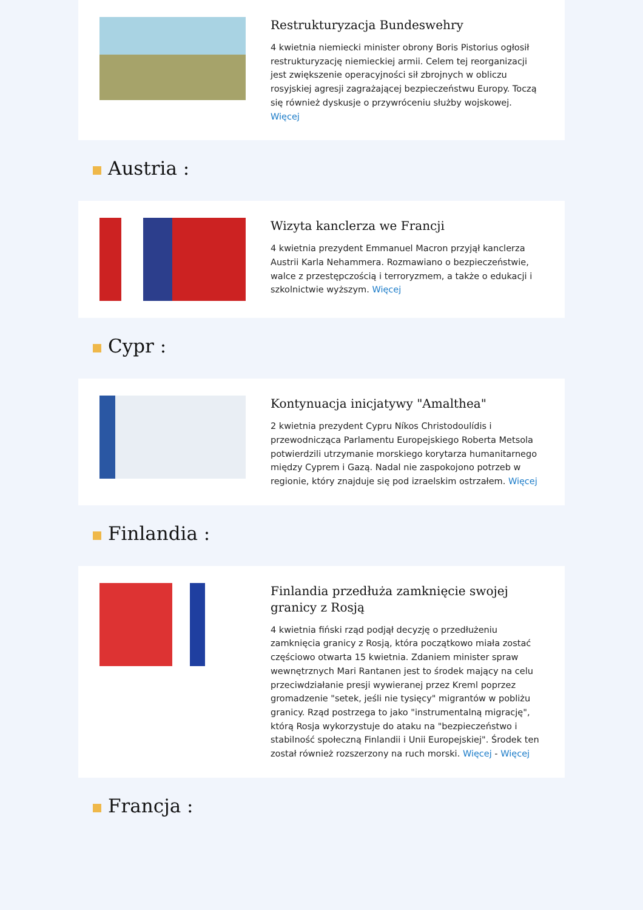Restrukturyzacja Bundeswehry
4 kwietnia niemiecki minister obrony Boris Pistorius ogłosił restrukturyzację niemieckiej armii. Celem tej reorganizacji jest zwiększenie operacyjności sił zbrojnych w obliczu rosyjskiej agresji zagrażającej bezpieczeństwu Europy. Toczą się również dyskusje o przywróceniu służby wojskowej. Więcej
Austria :
Wizyta kanclerza we Francji
4 kwietnia prezydent Emmanuel Macron przyjął kanclerza Austrii Karla Nehammera. Rozmawiano o bezpieczeństwie, walce z przestępczością i terroryzmem, a także o edukacji i szkolnictwie wyższym. Więcej
Cypr :
Kontynuacja inicjatywy "Amalthea"
2 kwietnia prezydent Cypru Níkos Christodoulídis i przewodnicząca Parlamentu Europejskiego Roberta Metsola potwierdzili utrzymanie morskiego korytarza humanitarnego między Cyprem i Gazą. Nadal nie zaspokojono potrzeb w regionie, który znajduje się pod izraelskim ostrzałem. Więcej
Finlandia :
Finlandia przedłuża zamknięcie swojej granicy z Rosją
4 kwietnia fiński rząd podjął decyzję o przedłużeniu zamknięcia granicy z Rosją, która początkowo miała zostać częściowo otwarta 15 kwietnia. Zdaniem minister spraw wewnętrznych Mari Rantanen jest to środek mający na celu przeciwdziałanie presji wywieranej przez Kreml poprzez gromadzenie "setek, jeśli nie tysięcy" migrantów w pobliżu granicy. Rząd postrzega to jako "instrumentalną migrację", którą Rosja wykorzystuje do ataku na "bezpieczeństwo i stabilność społeczną Finlandii i Unii Europejskiej". Środek ten został również rozszerzony na ruch morski. Więcej - Więcej
Francja :